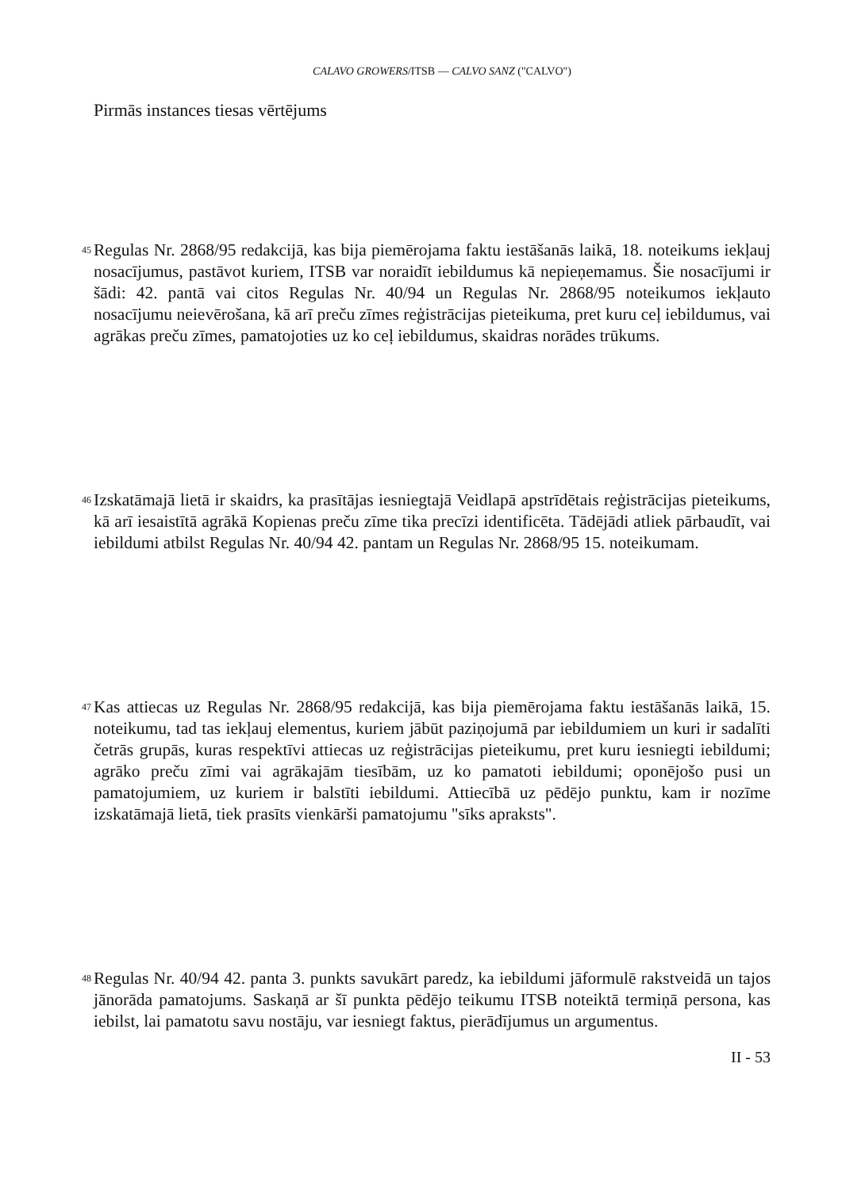CALAVO GROWERS/ITSB — CALVO SANZ ("CALVO")
Pirmās instances tiesas vērtējums
45 Regulas Nr. 2868/95 redakcijā, kas bija piemērojama faktu iestāšanās laikā, 18. noteikums iekļauj nosacījumus, pastāvot kuriem, ITSB var noraidīt iebildumus kā nepieņemamus. Šie nosacījumi ir šādi: 42. pantā vai citos Regulas Nr. 40/94 un Regulas Nr. 2868/95 noteikumos iekļauto nosacījumu neievērošana, kā arī preču zīmes reģistrācijas pieteikuma, pret kuru ceļ iebildumus, vai agrākas preču zīmes, pamatojoties uz ko ceļ iebildumus, skaidras norādes trūkums.
46 Izskatāmajā lietā ir skaidrs, ka prasītājas iesniegtajā Veidlapā apstrīdētais reģistrācijas pieteikums, kā arī iesaistītā agrākā Kopienas preču zīme tika precīzi identificēta. Tādējādi atliek pārbaudīt, vai iebildumi atbilst Regulas Nr. 40/94 42. pantam un Regulas Nr. 2868/95 15. noteikumam.
47 Kas attiecas uz Regulas Nr. 2868/95 redakcijā, kas bija piemērojama faktu iestāšanās laikā, 15. noteikumu, tad tas iekļauj elementus, kuriem jābūt paziņojumā par iebildumiem un kuri ir sadalīti četrās grupās, kuras respektīvi attiecas uz reģistrācijas pieteikumu, pret kuru iesniegti iebildumi; agrāko preču zīmi vai agrākajām tiesībām, uz ko pamatoti iebildumi; oponējošo pusi un pamatojumiem, uz kuriem ir balstīti iebildumi. Attiecībā uz pēdējo punktu, kam ir nozīme izskatāmajā lietā, tiek prasīts vienkārši pamatojumu "sīks apraksts".
48 Regulas Nr. 40/94 42. panta 3. punkts savukārt paredz, ka iebildumi jāformulē rakstveidā un tajos jānorāda pamatojums. Saskaņā ar šī punkta pēdējo teikumu ITSB noteiktā termiņā persona, kas iebilst, lai pamatotu savu nostāju, var iesniegt faktus, pierādījumus un argumentus.
II - 53